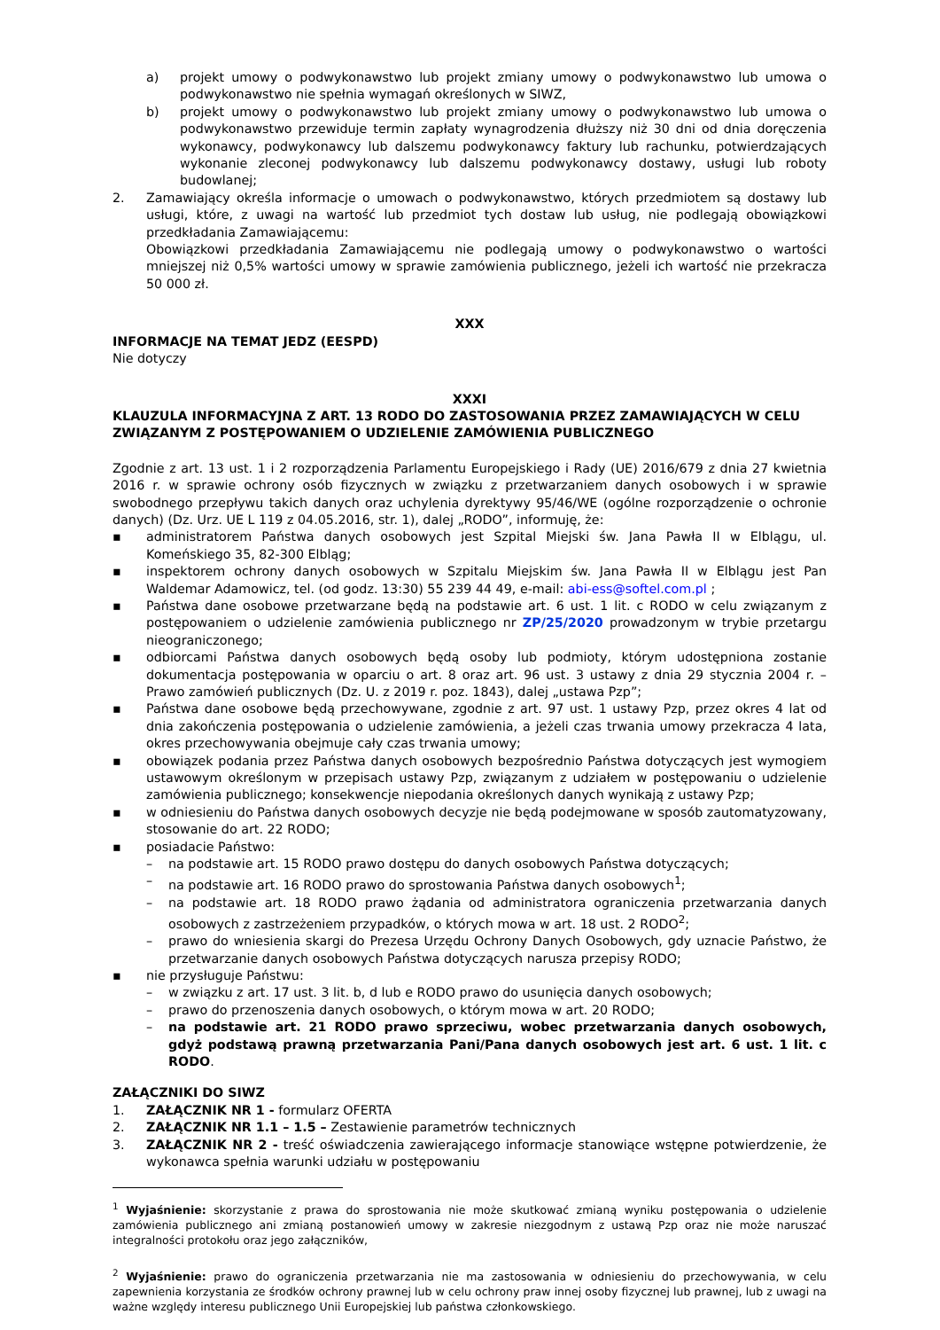a) projekt umowy o podwykonawstwo lub projekt zmiany umowy o podwykonawstwo lub umowa o podwykonawstwo nie spełnia wymagań określonych w SIWZ,
b) projekt umowy o podwykonawstwo lub projekt zmiany umowy o podwykonawstwo lub umowa o podwykonawstwo przewiduje termin zapłaty wynagrodzenia dłuższy niż 30 dni od dnia doręczenia wykonawcy, podwykonawcy lub dalszemu podwykonawcy faktury lub rachunku, potwierdzających wykonanie zleconej podwykonawcy lub dalszemu podwykonawcy dostawy, usługi lub roboty budowlanej;
2. Zamawiający określa informacje o umowach o podwykonawstwo, których przedmiotem są dostawy lub usługi, które, z uwagi na wartość lub przedmiot tych dostaw lub usług, nie podlegają obowiązkowi przedkładania Zamawiającemu:
Obowiązkowi przedkładania Zamawiającemu nie podlegają umowy o podwykonawstwo o wartości mniejszej niż 0,5% wartości umowy w sprawie zamówienia publicznego, jeżeli ich wartość nie przekracza 50 000 zł.
XXX
INFORMACJE NA TEMAT JEDZ (EESPD)
Nie dotyczy
XXXI
KLAUZULA INFORMACYJNA Z ART. 13 RODO DO ZASTOSOWANIA PRZEZ ZAMAWIAJĄCYCH W CELU ZWIĄZANYM Z POSTĘPOWANIEM O UDZIELENIE ZAMÓWIENIA PUBLICZNEGO
Zgodnie z art. 13 ust. 1 i 2 rozporządzenia Parlamentu Europejskiego i Rady (UE) 2016/679 z dnia 27 kwietnia 2016 r. w sprawie ochrony osób fizycznych w związku z przetwarzaniem danych osobowych i w sprawie swobodnego przepływu takich danych oraz uchylenia dyrektywy 95/46/WE (ogólne rozporządzenie o ochronie danych) (Dz. Urz. UE L 119 z 04.05.2016, str. 1), dalej „RODO”, informuję, że:
▪ administratorem Państwa danych osobowych jest Szpital Miejski św. Jana Pawła II w Elblągu, ul. Komeńskiego 35, 82-300 Elbląg;
▪ inspektorem ochrony danych osobowych w Szpitalu Miejskim św. Jana Pawła II w Elblągu jest Pan Waldemar Adamowicz, tel. (od godz. 13:30) 55 239 44 49, e-mail: abi-ess@softel.com.pl ;
▪ Państwa dane osobowe przetwarzane będą na podstawie art. 6 ust. 1 lit. c RODO w celu związanym z postępowaniem o udzielenie zamówienia publicznego nr ZP/25/2020 prowadzonym w trybie przetargu nieograniczonego;
▪ odbiorcami Państwa danych osobowych będą osoby lub podmioty, którym udostępniona zostanie dokumentacja postępowania w oparciu o art. 8 oraz art. 96 ust. 3 ustawy z dnia 29 stycznia 2004 r. – Prawo zamówień publicznych (Dz. U. z 2019 r. poz. 1843), dalej „ustawa Pzp”;
▪ Państwa dane osobowe będą przechowywane, zgodnie z art. 97 ust. 1 ustawy Pzp, przez okres 4 lat od dnia zakończenia postępowania o udzielenie zamówienia, a jeżeli czas trwania umowy przekracza 4 lata, okres przechowywania obejmuje cały czas trwania umowy;
▪ obowiązek podania przez Państwa danych osobowych bezpośrednio Państwa dotyczących jest wymogiem ustawowym określonym w przepisach ustawy Pzp, związanym z udziałem w postępowaniu o udzielenie zamówienia publicznego; konsekwencje niepodania określonych danych wynikają z ustawy Pzp;
▪ w odniesieniu do Państwa danych osobowych decyzje nie będą podejmowane w sposób zautomatyzowany, stosowanie do art. 22 RODO;
▪ posiadacie Państwo:
– na podstawie art. 15 RODO prawo dostępu do danych osobowych Państwa dotyczących;
– na podstawie art. 16 RODO prawo do sprostowania Państwa danych osobowych<sup>1</sup>;
– na podstawie art. 18 RODO prawo żądania od administratora ograniczenia przetwarzania danych osobowych z zastrzeżeniem przypadków, o których mowa w art. 18 ust. 2 RODO<sup>2</sup>;
– prawo do wniesienia skargi do Prezesa Urzędu Ochrony Danych Osobowych, gdy uznacie Państwo, że przetwarzanie danych osobowych Państwa dotyczących narusza przepisy RODO;
▪ nie przysługuje Państwu:
– w związku z art. 17 ust. 3 lit. b, d lub e RODO prawo do usunięcia danych osobowych;
– prawo do przenoszenia danych osobowych, o którym mowa w art. 20 RODO;
– na podstawie art. 21 RODO prawo sprzeciwu, wobec przetwarzania danych osobowych, gdyż podstawą prawną przetwarzania Pani/Pana danych osobowych jest art. 6 ust. 1 lit. c RODO.
ZAŁĄCZNIKI DO SIWZ
1. ZAŁĄCZNIK NR 1 - formularz OFERTA
2. ZAŁĄCZNIK NR 1.1 – 1.5 – Zestawienie parametrów technicznych
3. ZAŁĄCZNIK NR 2 - treść oświadczenia zawierającego informacje stanowiące wstępne potwierdzenie, że wykonawca spełnia warunki udziału w postępowaniu
<sup>1</sup> Wyjaśnienie: skorzystanie z prawa do sprostowania nie może skutkować zmianą wyniku postępowania o udzielenie zamówienia publicznego ani zmianą postanowień umowy w zakresie niezgodnym z ustawą Pzp oraz nie może naruszać integralności protokołu oraz jego załączników,
<sup>2</sup> Wyjaśnienie: prawo do ograniczenia przetwarzania nie ma zastosowania w odniesieniu do przechowywania, w celu zapewnienia korzystania ze środków ochrony prawnej lub w celu ochrony praw innej osoby fizycznej lub prawnej, lub z uwagi na ważne względy interesu publicznego Unii Europejskiej lub państwa członkowskiego.